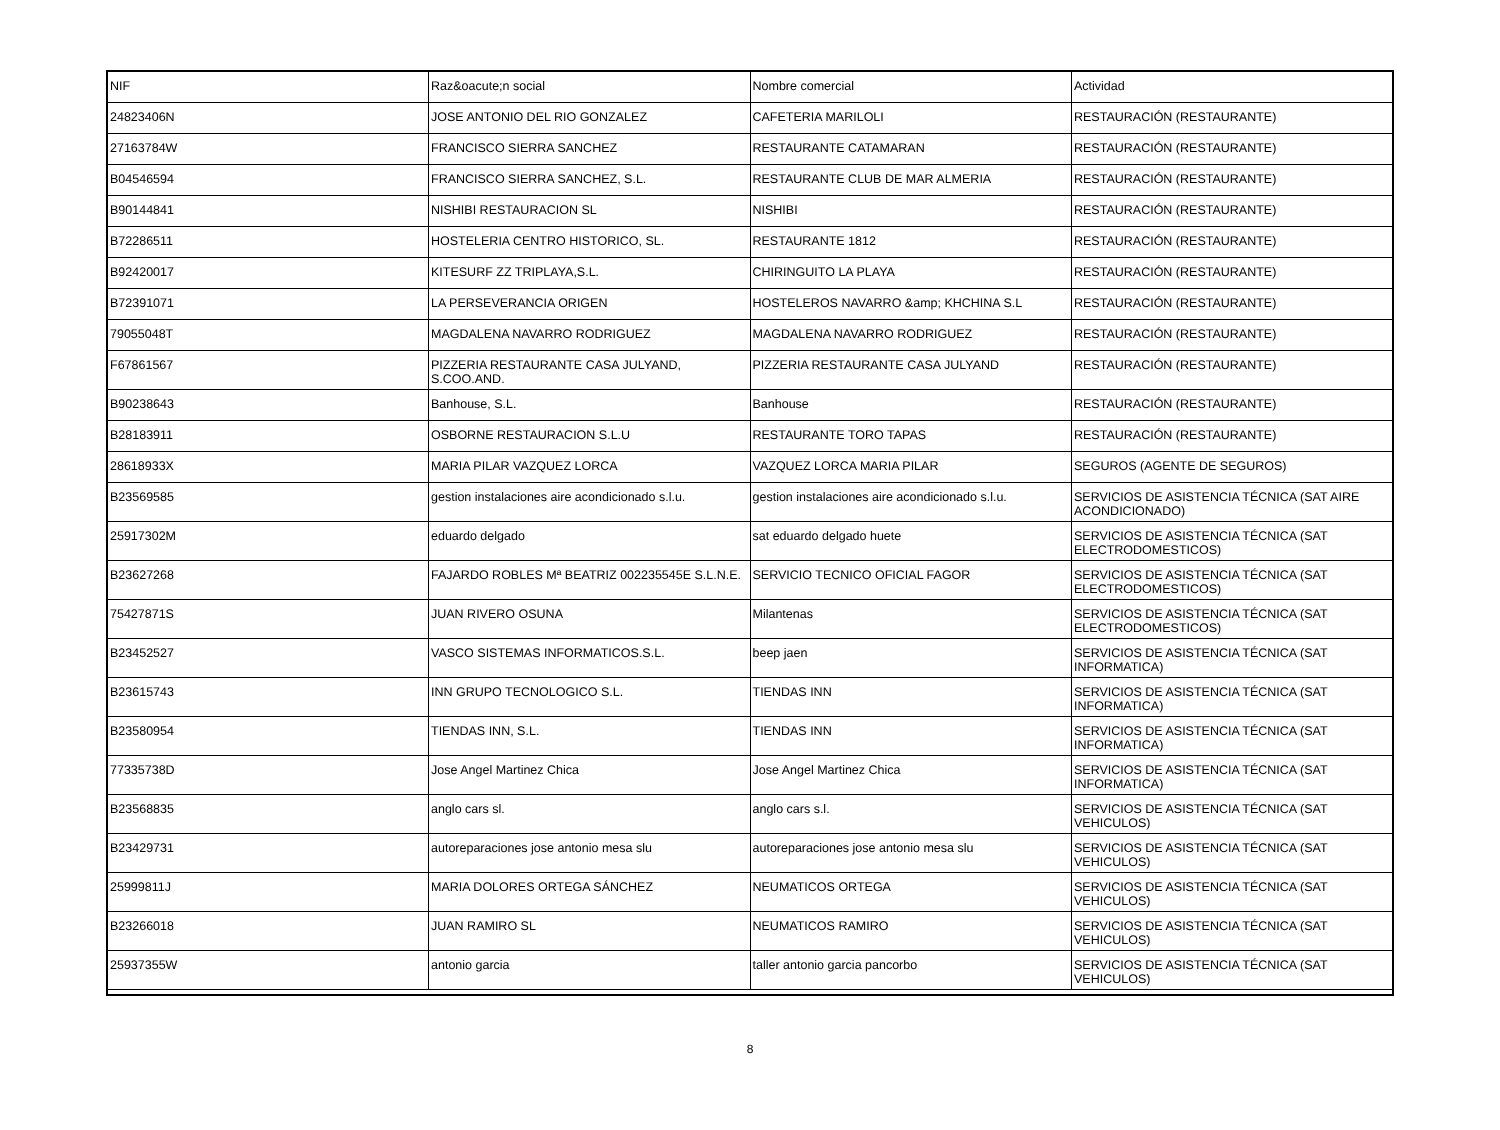| NIF | Raz&oacute;n social | Nombre comercial | Actividad |
| 24823406N | JOSE ANTONIO DEL RIO GONZALEZ | CAFETERIA MARILOLI | RESTAURACIÓN (RESTAURANTE) |
| 27163784W | FRANCISCO SIERRA SANCHEZ | RESTAURANTE CATAMARAN | RESTAURACIÓN (RESTAURANTE) |
| B04546594 | FRANCISCO SIERRA SANCHEZ, S.L. | RESTAURANTE CLUB DE MAR ALMERIA | RESTAURACIÓN (RESTAURANTE) |
| B90144841 | NISHIBI RESTAURACION SL | NISHIBI | RESTAURACIÓN (RESTAURANTE) |
| B72286511 | HOSTELERIA CENTRO HISTORICO, SL. | RESTAURANTE 1812 | RESTAURACIÓN (RESTAURANTE) |
| B92420017 | KITESURF ZZ TRIPLAYA,S.L. | CHIRINGUITO LA PLAYA | RESTAURACIÓN (RESTAURANTE) |
| B72391071 | LA PERSEVERANCIA ORIGEN | HOSTELEROS NAVARRO &amp; KHCHINA S.L | RESTAURACIÓN (RESTAURANTE) |
| 79055048T | MAGDALENA NAVARRO RODRIGUEZ | MAGDALENA NAVARRO RODRIGUEZ | RESTAURACIÓN (RESTAURANTE) |
| F67861567 | PIZZERIA RESTAURANTE CASA JULYAND, S.COO.AND. | PIZZERIA RESTAURANTE CASA JULYAND | RESTAURACIÓN (RESTAURANTE) |
| B90238643 | Banhouse, S.L. | Banhouse | RESTAURACIÓN (RESTAURANTE) |
| B28183911 | OSBORNE RESTAURACION S.L.U | RESTAURANTE TORO TAPAS | RESTAURACIÓN (RESTAURANTE) |
| 28618933X | MARIA PILAR VAZQUEZ LORCA | VAZQUEZ LORCA MARIA PILAR | SEGUROS (AGENTE DE SEGUROS) |
| B23569585 | gestion instalaciones aire acondicionado s.l.u. | gestion instalaciones aire acondicionado s.l.u. | SERVICIOS DE ASISTENCIA TÉCNICA (SAT AIRE ACONDICIONADO) |
| 25917302M | eduardo delgado | sat eduardo delgado huete | SERVICIOS DE ASISTENCIA TÉCNICA (SAT ELECTRODOMESTICOS) |
| B23627268 | FAJARDO ROBLES Mª BEATRIZ 002235545E S.L.N.E. | SERVICIO TECNICO OFICIAL FAGOR | SERVICIOS DE ASISTENCIA TÉCNICA (SAT ELECTRODOMESTICOS) |
| 75427871S | JUAN RIVERO OSUNA | Milantenas | SERVICIOS DE ASISTENCIA TÉCNICA (SAT ELECTRODOMESTICOS) |
| B23452527 | VASCO SISTEMAS INFORMATICOS.S.L. | beep jaen | SERVICIOS DE ASISTENCIA TÉCNICA (SAT INFORMATICA) |
| B23615743 | INN GRUPO TECNOLOGICO S.L. | TIENDAS INN | SERVICIOS DE ASISTENCIA TÉCNICA (SAT INFORMATICA) |
| B23580954 | TIENDAS INN, S.L. | TIENDAS INN | SERVICIOS DE ASISTENCIA TÉCNICA (SAT INFORMATICA) |
| 77335738D | Jose Angel Martinez Chica | Jose Angel Martinez Chica | SERVICIOS DE ASISTENCIA TÉCNICA (SAT INFORMATICA) |
| B23568835 | anglo cars sl. | anglo cars s.l. | SERVICIOS DE ASISTENCIA TÉCNICA (SAT VEHICULOS) |
| B23429731 | autoreparaciones jose antonio mesa slu | autoreparaciones jose antonio mesa slu | SERVICIOS DE ASISTENCIA TÉCNICA (SAT VEHICULOS) |
| 25999811J | MARIA DOLORES ORTEGA SÁNCHEZ | NEUMATICOS ORTEGA | SERVICIOS DE ASISTENCIA TÉCNICA (SAT VEHICULOS) |
| B23266018 | JUAN RAMIRO SL | NEUMATICOS RAMIRO | SERVICIOS DE ASISTENCIA TÉCNICA (SAT VEHICULOS) |
| 25937355W | antonio garcia | taller antonio garcia pancorbo | SERVICIOS DE ASISTENCIA TÉCNICA (SAT VEHICULOS) |
8